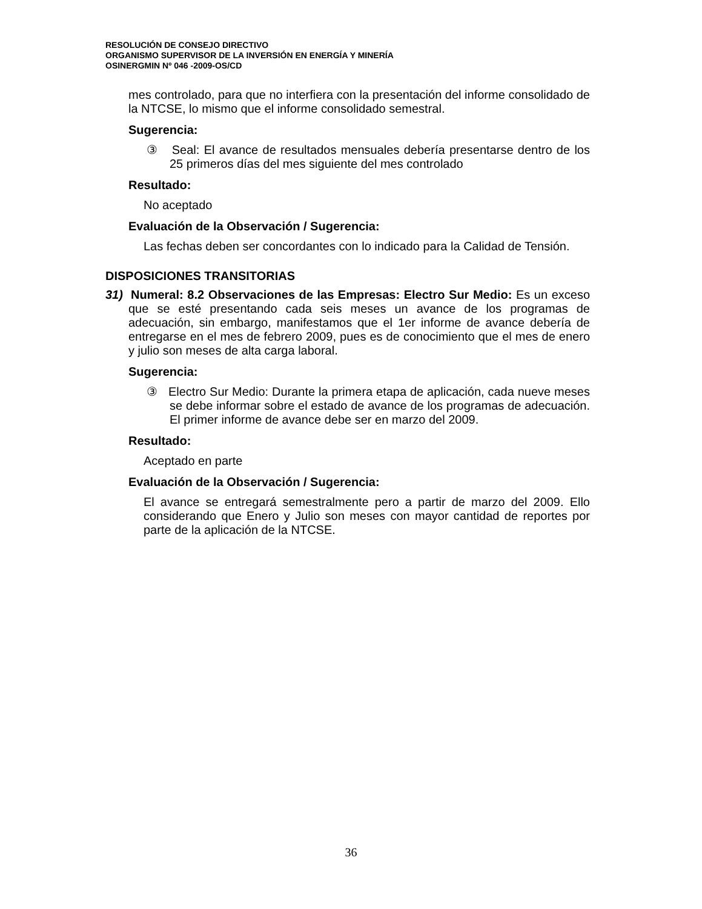RESOLUCIÓN DE CONSEJO DIRECTIVO
ORGANISMO SUPERVISOR DE LA INVERSIÓN EN ENERGÍA Y MINERÍA
OSINERGMIN Nº 046 -2009-OS/CD
mes controlado, para que no interfiera con la presentación del informe consolidado de la NTCSE, lo mismo que el informe consolidado semestral.
Sugerencia:
③ Seal: El avance de resultados mensuales debería presentarse dentro de los 25 primeros días del mes siguiente del mes controlado
Resultado:
No aceptado
Evaluación de la Observación / Sugerencia:
Las fechas deben ser concordantes con lo indicado para la Calidad de Tensión.
DISPOSICIONES TRANSITORIAS
31) Numeral: 8.2 Observaciones de las Empresas: Electro Sur Medio: Es un exceso que se esté presentando cada seis meses un avance de los programas de adecuación, sin embargo, manifestamos que el 1er informe de avance debería de entregarse en el mes de febrero 2009, pues es de conocimiento que el mes de enero y julio son meses de alta carga laboral.
Sugerencia:
③ Electro Sur Medio: Durante la primera etapa de aplicación, cada nueve meses se debe informar sobre el estado de avance de los programas de adecuación. El primer informe de avance debe ser en marzo del 2009.
Resultado:
Aceptado en parte
Evaluación de la Observación / Sugerencia:
El avance se entregará semestralmente pero a partir de marzo del 2009. Ello considerando que Enero y Julio son meses con mayor cantidad de reportes por parte de la aplicación de la NTCSE.
36